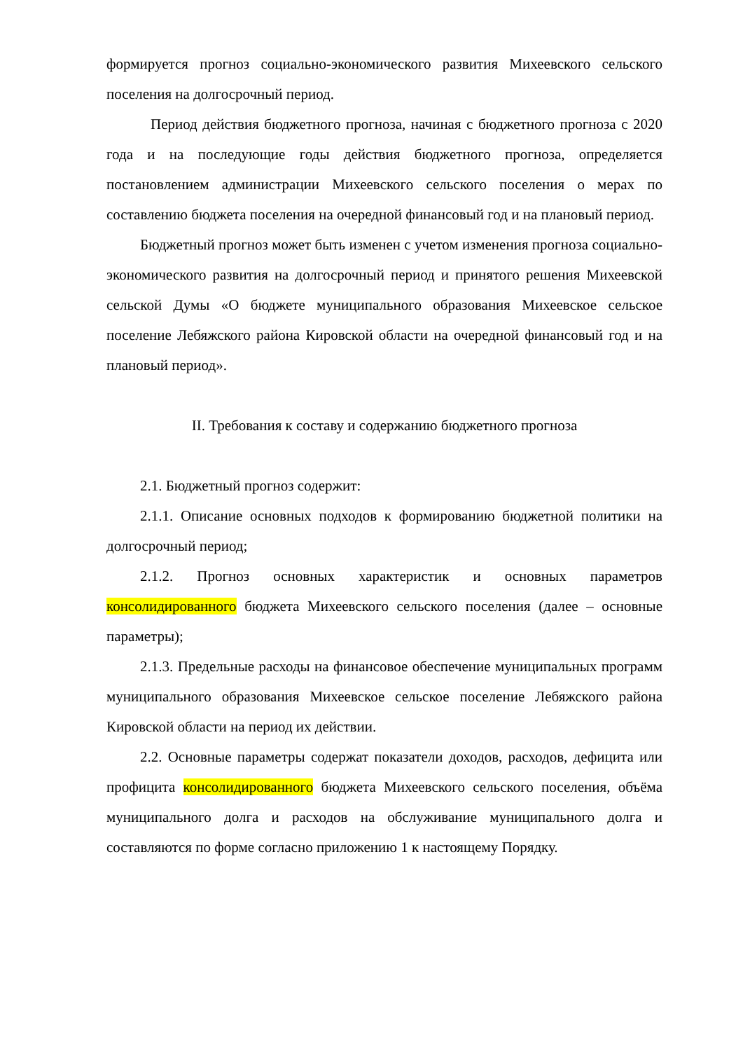формируется прогноз социально-экономического развития Михеевского сельского поселения на долгосрочный период.
Период действия бюджетного прогноза, начиная с бюджетного прогноза с 2020 года и на последующие годы действия бюджетного прогноза, определяется постановлением администрации Михеевского сельского поселения о мерах по составлению бюджета поселения на очередной финансовый год и на плановый период.
Бюджетный прогноз может быть изменен с учетом изменения прогноза социально-экономического развития на долгосрочный период и принятого решения Михеевской сельской Думы «О бюджете муниципального образования Михеевское сельское поселение Лебяжского района Кировской области на очередной финансовый год и на плановый период».
II. Требования к составу и содержанию бюджетного прогноза
2.1. Бюджетный прогноз содержит:
2.1.1. Описание основных подходов к формированию бюджетной политики на долгосрочный период;
2.1.2. Прогноз основных характеристик и основных параметров консолидированного бюджета Михеевского сельского поселения (далее – основные параметры);
2.1.3. Предельные расходы на финансовое обеспечение муниципальных программ муниципального образования Михеевское сельское поселение Лебяжского района Кировской области на период их действии.
2.2. Основные параметры содержат показатели доходов, расходов, дефицита или профицита консолидированного бюджета Михеевского сельского поселения, объёма муниципального долга и расходов на обслуживание муниципального долга и составляются по форме согласно приложению 1 к настоящему Порядку.